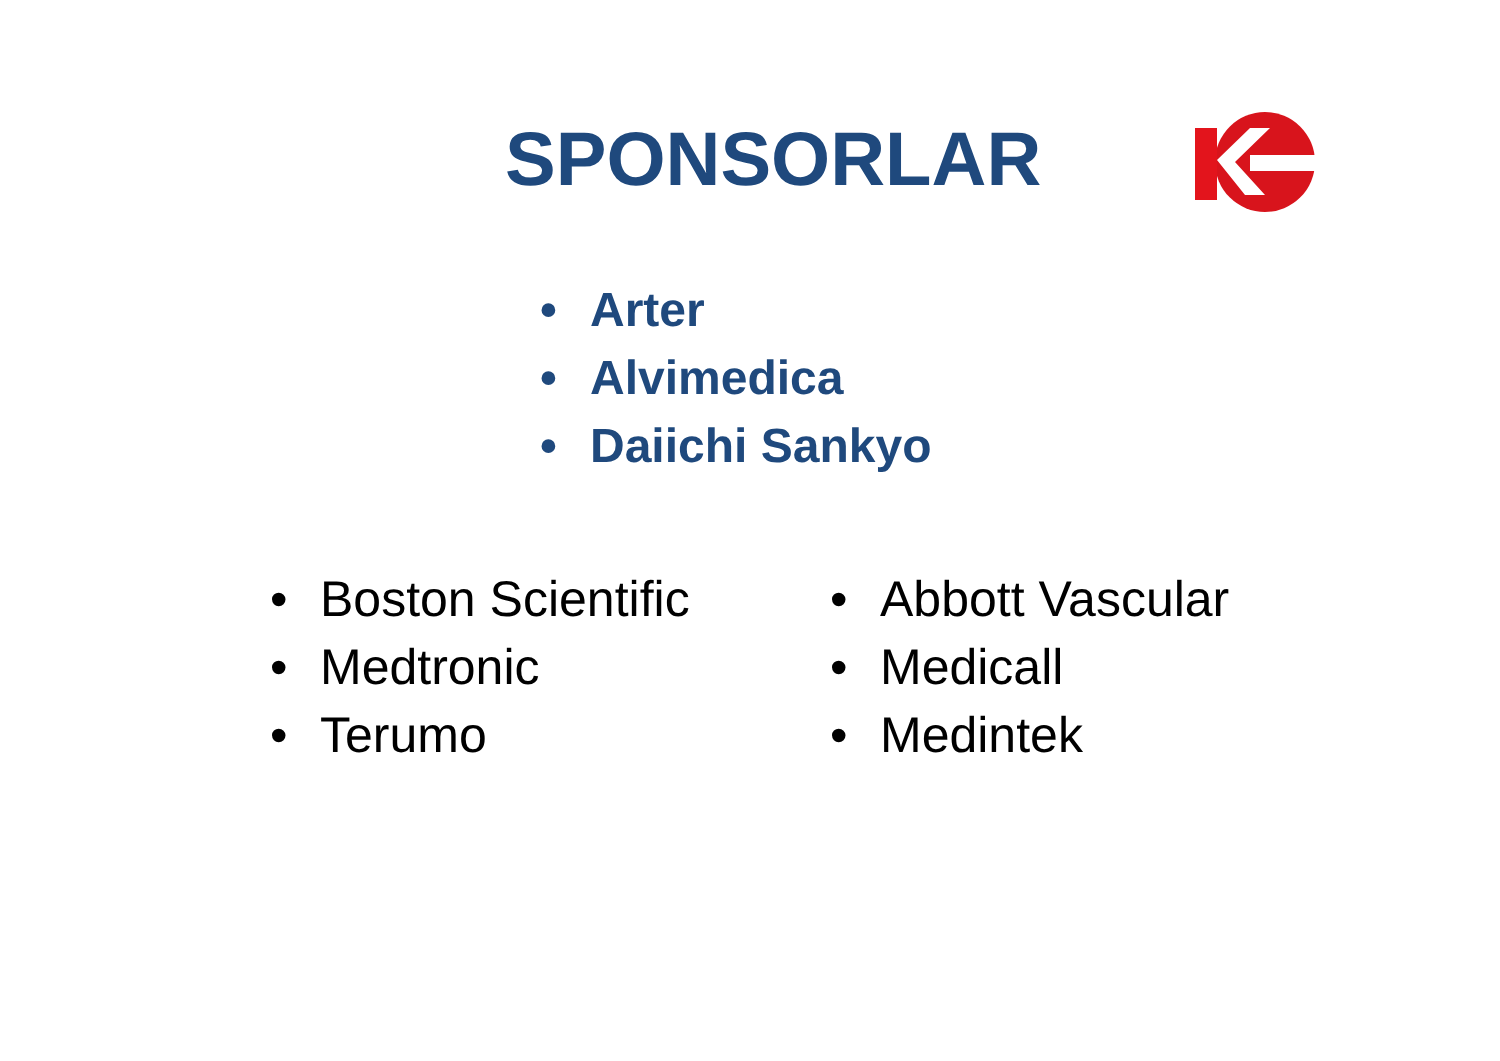SPONSORLAR
• Arter
• Alvimedica
• Daiichi Sankyo
• Boston Scientific
• Medtronic
• Terumo
• Abbott Vascular
• Medicall
• Medintek